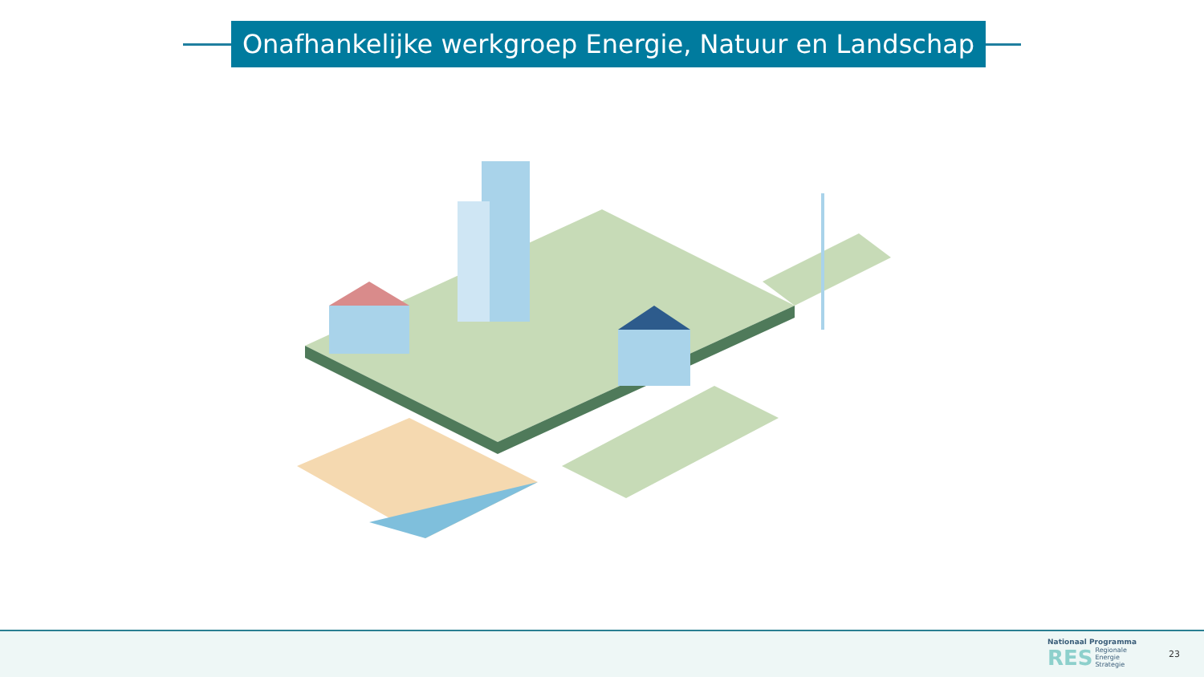Onafhankelijke werkgroep Energie, Natuur en Landschap
Nationaal Programma
RES Regionale
Energie
Strategie
23